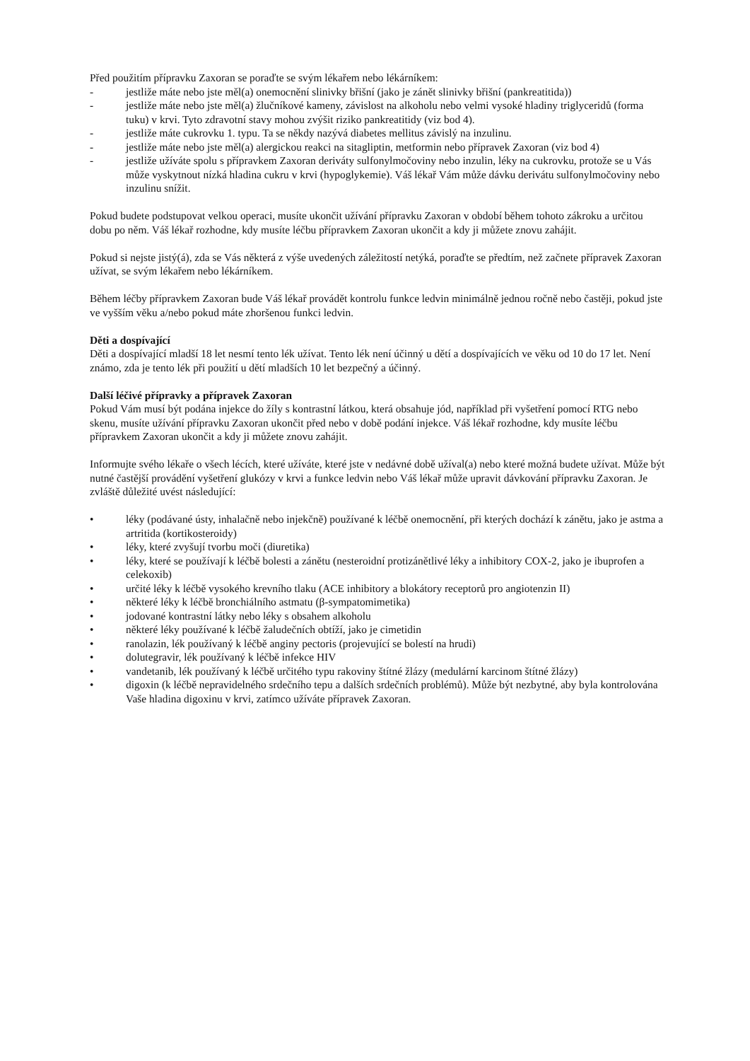Před použitím přípravku Zaxoran se poraďte se svým lékařem nebo lékárníkem:
- jestliže máte nebo jste měl(a) onemocnění slinivky břišní (jako je zánět slinivky břišní (pankreatitida))
- jestliže máte nebo jste měl(a) žlučníkové kameny, závislost na alkoholu nebo velmi vysoké hladiny triglyceridů (forma tuku) v krvi. Tyto zdravotní stavy mohou zvýšit riziko pankreatitidy (viz bod 4).
- jestliže máte cukrovku 1. typu. Ta se někdy nazývá diabetes mellitus závislý na inzulinu.
- jestliže máte nebo jste měl(a) alergickou reakci na sitagliptin, metformin nebo přípravek Zaxoran (viz bod 4)
- jestliže užíváte spolu s přípravkem Zaxoran deriváty sulfonylmočoviny nebo inzulin, léky na cukrovku, protože se u Vás může vyskytnout nízká hladina cukru v krvi (hypoglykemie). Váš lékař Vám může dávku derivátu sulfonylmočoviny nebo inzulinu snížit.
Pokud budete podstupovat velkou operaci, musíte ukončit užívání přípravku Zaxoran v období během tohoto zákroku a určitou dobu po něm. Váš lékař rozhodne, kdy musíte léčbu přípravkem Zaxoran ukončit a kdy ji můžete znovu zahájit.
Pokud si nejste jistý(á), zda se Vás některá z výše uvedených záležitostí netýká, poraďte se předtím, než začnete přípravek Zaxoran užívat, se svým lékařem nebo lékárníkem.
Během léčby přípravkem Zaxoran bude Váš lékař provádět kontrolu funkce ledvin minimálně jednou ročně nebo častěji, pokud jste ve vyšším věku a/nebo pokud máte zhoršenou funkci ledvin.
Děti a dospívající
Děti a dospívající mladší 18 let nesmí tento lék užívat. Tento lék není účinný u dětí a dospívajících ve věku od 10 do 17 let. Není známo, zda je tento lék při použití u dětí mladších 10 let bezpečný a účinný.
Další léčivé přípravky a přípravek Zaxoran
Pokud Vám musí být podána injekce do žíly s kontrastní látkou, která obsahuje jód, například při vyšetření pomocí RTG nebo skenu, musíte užívání přípravku Zaxoran ukončit před nebo v době podání injekce. Váš lékař rozhodne, kdy musíte léčbu přípravkem Zaxoran ukončit a kdy ji můžete znovu zahájit.
Informujte svého lékaře o všech lécích, které užíváte, které jste v nedávné době užíval(a) nebo které možná budete užívat. Může být nutné častější provádění vyšetření glukózy v krvi a funkce ledvin nebo Váš lékař může upravit dávkování přípravku Zaxoran. Je zvláště důležité uvést následující:
• léky (podávané ústy, inhalačně nebo injekčně) používané k léčbě onemocnění, při kterých dochází k zánětu, jako je astma a artritida (kortikosteroidy)
• léky, které zvyšují tvorbu moči (diuretika)
• léky, které se používají k léčbě bolesti a zánětu (nesteroidní protizánětlivé léky a inhibitory COX-2, jako je ibuprofen a celekoxib)
• určité léky k léčbě vysokého krevního tlaku (ACE inhibitory a blokátory receptorů pro angiotenzin II)
• některé léky k léčbě bronchiálního astmatu (β-sympatomimetika)
• jodované kontrastní látky nebo léky s obsahem alkoholu
• některé léky používané k léčbě žaludečních obtíží, jako je cimetidin
• ranolazin, lék používaný k léčbě anginy pectoris (projevující se bolestí na hrudi)
• dolutegravir, lék používaný k léčbě infekce HIV
• vandetanib, lék používaný k léčbě určitého typu rakoviny štítné žlázy (medulární karcinom štítné žlázy)
• digoxin (k léčbě nepravidelného srdečního tepu a dalších srdečních problémů). Může být nezbytné, aby byla kontrolována Vaše hladina digoxinu v krvi, zatímco užíváte přípravek Zaxoran.